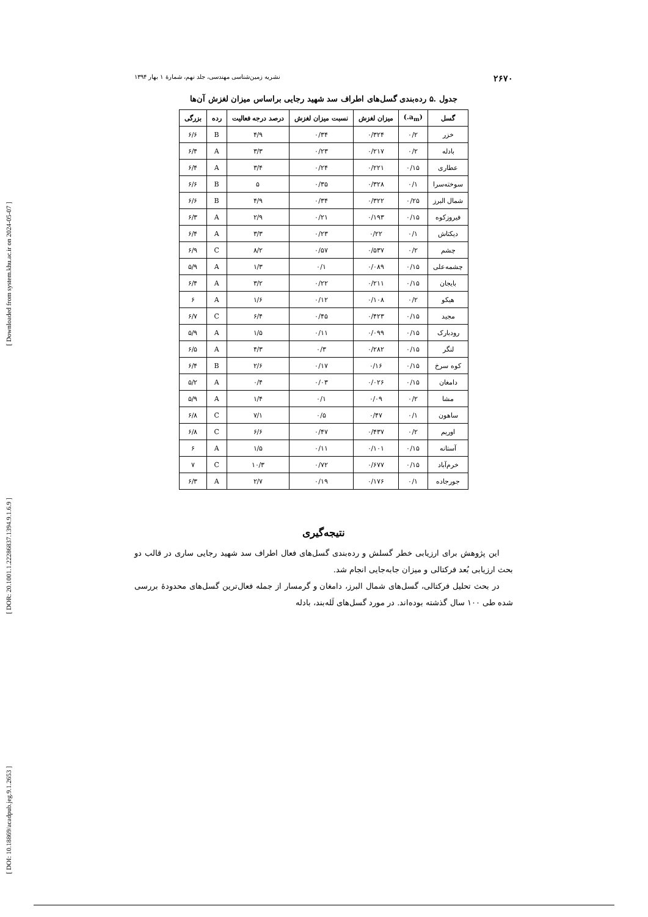[ Downloaded from system.khu.ac.ir on 2024-05-07 ]
[ DOR: 20.1001.1.22286837.1394.9.1.6.9 ]
[ DOI: 10.18869/acadpub.jeg.9.1.2653 ]
۲۶۷۰ نشریه زمین‌شناسی مهندسی، جلد نهم، شمارهٔ ۱ بهار ۱۳۹۴
جدول .۵ رده‌بندی گسل‌های اطراف سد شهید رجایی براساس میزان لغزش آن‌ها
| گسل | (a<sub>m</sub>.) | میزان لغزش | نسبت میزان لغزش | درصد درجه فعالیت | رده | بزرگی |
| --- | --- | --- | --- | --- | --- | --- |
| خزر | ۰/۲ | ۰/۳۲۴ | ۰/۳۴ | ۴/۹ | B | ۶/۶ |
| بادله | ۰/۲ | ۰/۲۱۷ | ۰/۲۳ | ۳/۳ | A | ۶/۴ |
| عطاری | ۰/۱۵ | ۰/۲۲۱ | ۰/۲۴ | ۳/۴ | A | ۶/۴ |
| سوخته‌سرا | ۰/۱ | ۰/۳۲۸ | ۰/۳۵ | ۵ | B | ۶/۶ |
| شمال البرز | ۰/۲۵ | ۰/۳۲۲ | ۰/۳۴ | ۴/۹ | B | ۶/۶ |
| فیروزکوه | ۰/۱۵ | ۰/۱۹۳ | ۰/۲۱ | ۲/۹ | A | ۶/۳ |
| دیکتاش | ۰/۱ | ۰/۲۲ | ۰/۲۳ | ۳/۳ | A | ۶/۴ |
| چشم | ۰/۲ | ۰/۵۳۷ | ۰/۵۷ | ۸/۲ | C | ۶/۹ |
| چشمه‌علی | ۰/۱۵ | ۰/۰۸۹ | ۰/۱ | ۱/۳ | A | ۵/۹ |
| بایجان | ۰/۱۵ | ۰/۲۱۱ | ۰/۲۲ | ۳/۲ | A | ۶/۴ |
| هیکو | ۰/۲ | ۰/۱۰۸ | ۰/۱۲ | ۱/۶ | A | ۶ |
| مجید | ۰/۱۵ | ۰/۴۲۳ | ۰/۴۵ | ۶/۴ | C | ۶/۷ |
| رودبارک | ۰/۱۵ | ۰/۰۹۹ | ۰/۱۱ | ۱/۵ | A | ۵/۹ |
| لنگر | ۰/۱۵ | ۰/۲۸۲ | ۰/۳ | ۴/۳ | A | ۶/۵ |
| کوه سرخ | ۰/۱۵ | ۰/۱۶ | ۰/۱۷ | ۲/۶ | B | ۶/۴ |
| دامغان | ۰/۱۵ | ۰/۰۲۶ | ۰/۰۳ | ۰/۴ | A | ۵/۲ |
| مشا | ۰/۲ | ۰/۰۹ | ۰/۱ | ۱/۴ | A | ۵/۹ |
| ساهون | ۰/۱ | ۰/۴۷ | ۰/۵ | ۷/۱ | C | ۶/۸ |
| اوریم | ۰/۲ | ۰/۴۳۷ | ۰/۴۷ | ۶/۶ | C | ۶/۸ |
| آستانه | ۰/۱۵ | ۰/۱۰۱ | ۰/۱۱ | ۱/۵ | A | ۶ |
| خرم‌آباد | ۰/۱۵ | ۰/۶۷۷ | ۰/۷۲ | ۱۰/۳ | C | ۷ |
| جورجاده | ۰/۱ | ۰/۱۷۶ | ۰/۱۹ | ۲/۷ | A | ۶/۳ |
نتیجه‌گیری
این پژوهش برای ارزیابی خطر گسلش و رده‌بندی گسل‌های فعال اطراف سد شهید رجایی ساری در قالب دو بحث ارزیابی بُعد فرکتالی و میزان جابه‌جایی انجام شد.
در بحث تحلیل فرکتالی، گسل‌های شمال البرز، دامغان و گرمسار از جمله فعال‌ترین گسل‌های محدودهٔ بررسی شده طی ۱۰۰ سال گذشته بوده‌اند. در مورد گسل‌های لَله‌بند، بادله